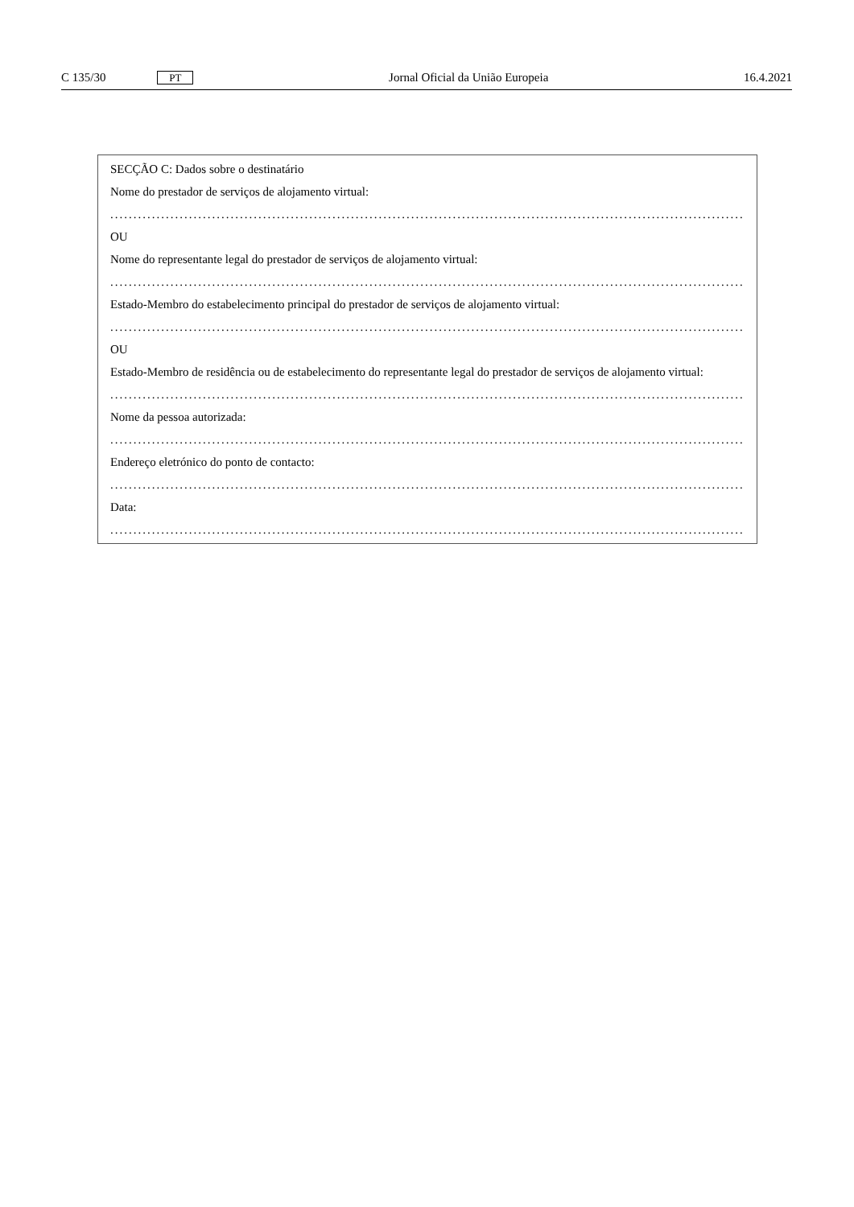C 135/30 PT Jornal Oficial da União Europeia 16.4.2021
SECÇÃO C: Dados sobre o destinatário
Nome do prestador de serviços de alojamento virtual:
..................................................................................................................................................
OU
Nome do representante legal do prestador de serviços de alojamento virtual:
..................................................................................................................................................
Estado-Membro do estabelecimento principal do prestador de serviços de alojamento virtual:
..................................................................................................................................................
OU
Estado-Membro de residência ou de estabelecimento do representante legal do prestador de serviços de alojamento virtual:
..................................................................................................................................................
Nome da pessoa autorizada:
..................................................................................................................................................
Endereço eletrónico do ponto de contacto:
..................................................................................................................................................
Data:
..................................................................................................................................................